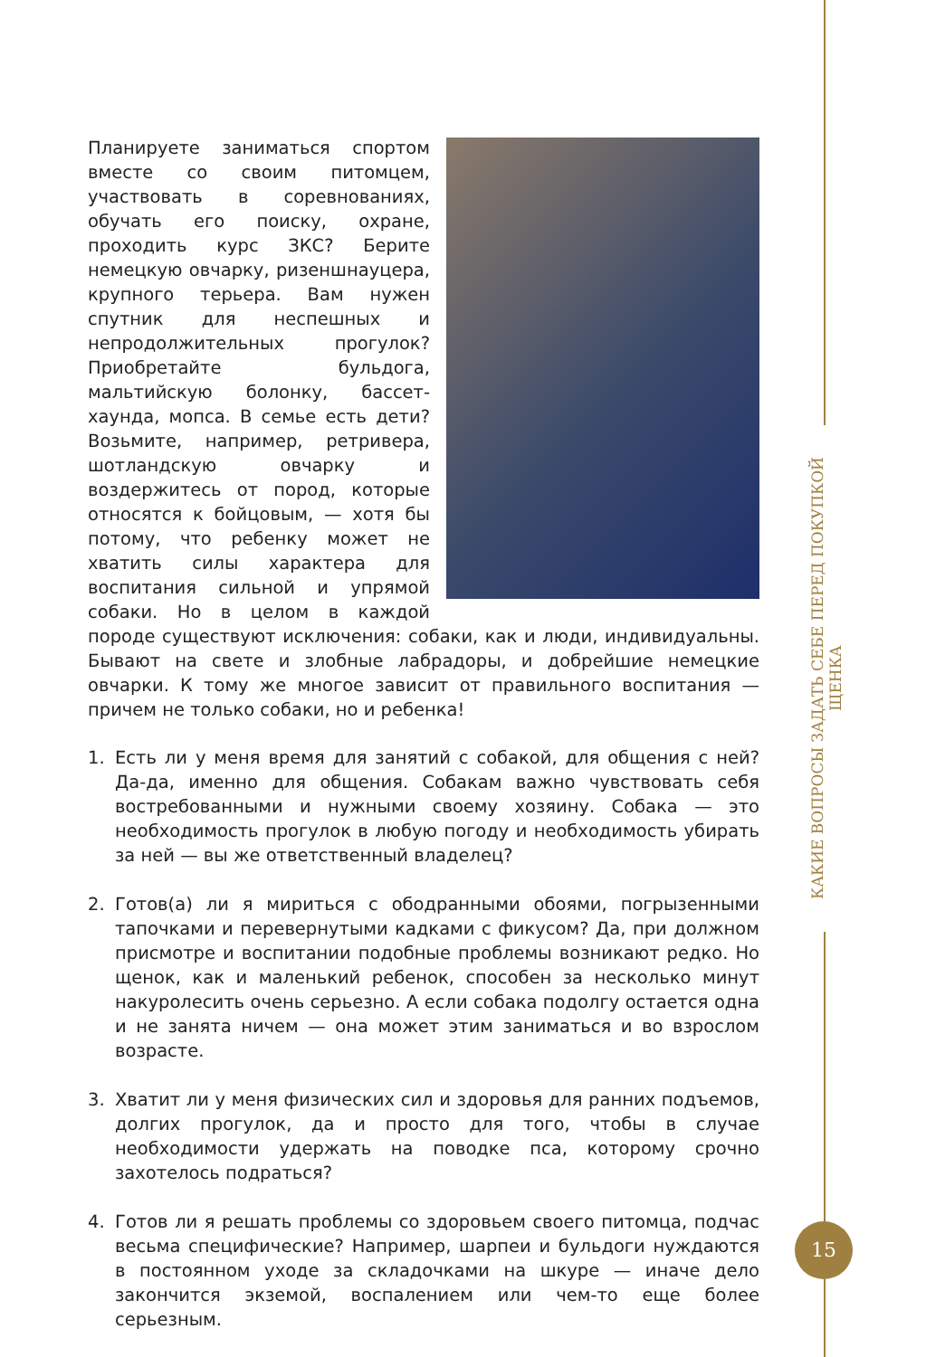КАКИЕ ВОПРОСЫ ЗАДАТЬ СЕБЕ ПЕРЕД ПОКУПКОЙ ЩЕНКА
Планируете заниматься спортом вместе со своим питомцем, участвовать в соревнованиях, обучать его поиску, охране, проходить курс ЗКС? Берите немецкую овчарку, ризеншнауцера, крупного терьера. Вам нужен спутник для неспешных и непродолжительных прогулок? Приобретайте бульдога, мальтийскую болонку, бассет-хаунда, мопса. В семье есть дети? Возьмите, например, ретривера, шотландскую овчарку и воздержитесь от пород, которые относятся к бойцовым, — хотя бы потому, что ребенку может не хватить силы характера для воспитания сильной и упрямой собаки. Но в целом в каждой породе существуют исключения: собаки, как и люди, индивидуальны. Бывают на свете и злобные лабрадоры, и добрейшие немецкие овчарки. К тому же многое зависит от правильного воспитания — причем не только собаки, но и ребенка!
1. Есть ли у меня время для занятий с собакой, для общения с ней? Да-да, именно для общения. Собакам важно чувствовать себя востребованными и нужными своему хозяину. Собака — это необходимость прогулок в любую погоду и необходимость убирать за ней — вы же ответственный владелец?
2. Готов(а) ли я мириться с ободранными обоями, погрызенными тапочками и перевернутыми кадками с фикусом? Да, при должном присмотре и воспитании подобные проблемы возникают редко. Но щенок, как и маленький ребенок, способен за несколько минут накуролесить очень серьезно. А если собака подолгу остается одна и не занята ничем — она может этим заниматься и во взрослом возрасте.
3. Хватит ли у меня физических сил и здоровья для ранних подъемов, долгих прогулок, да и просто для того, чтобы в случае необходимости удержать на поводке пса, которому срочно захотелось подраться?
4. Готов ли я решать проблемы со здоровьем своего питомца, подчас весьма специфические? Например, шарпеи и бульдоги нуждаются в постоянном уходе за складочками на шкуре — иначе дело закончится экземой, воспалением или чем-то еще более серьезным.
15